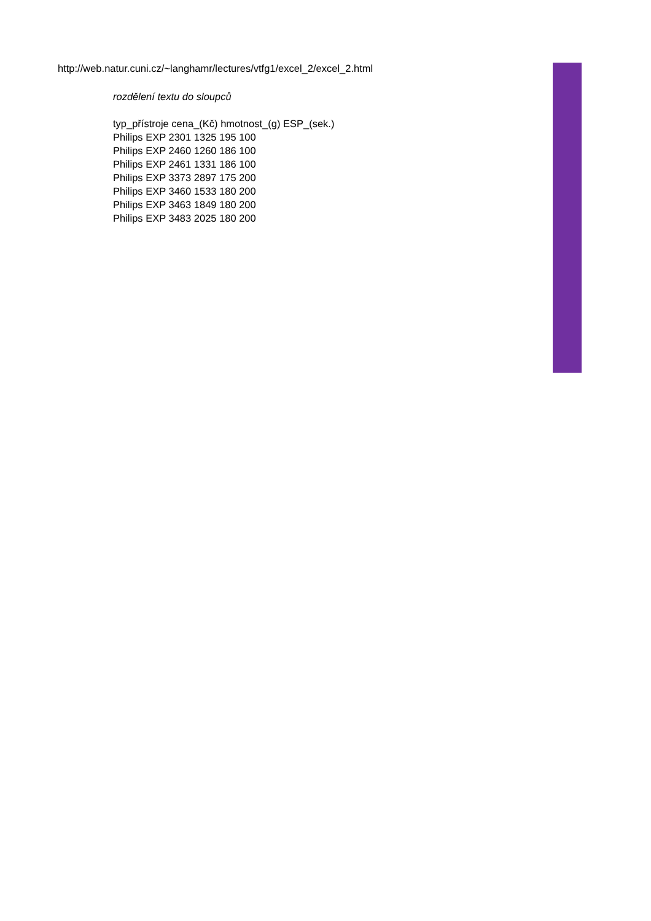http://web.natur.cuni.cz/~langhamr/lectures/vtfg1/excel_2/excel_2.html
rozdělení textu do sloupců
typ_přístroje cena_(Kč) hmotnost_(g) ESP_(sek.)
Philips EXP 2301 1325 195 100
Philips EXP 2460 1260 186 100
Philips EXP 2461 1331 186 100
Philips EXP 3373 2897 175 200
Philips EXP 3460 1533 180 200
Philips EXP 3463 1849 180 200
Philips EXP 3483 2025 180 200